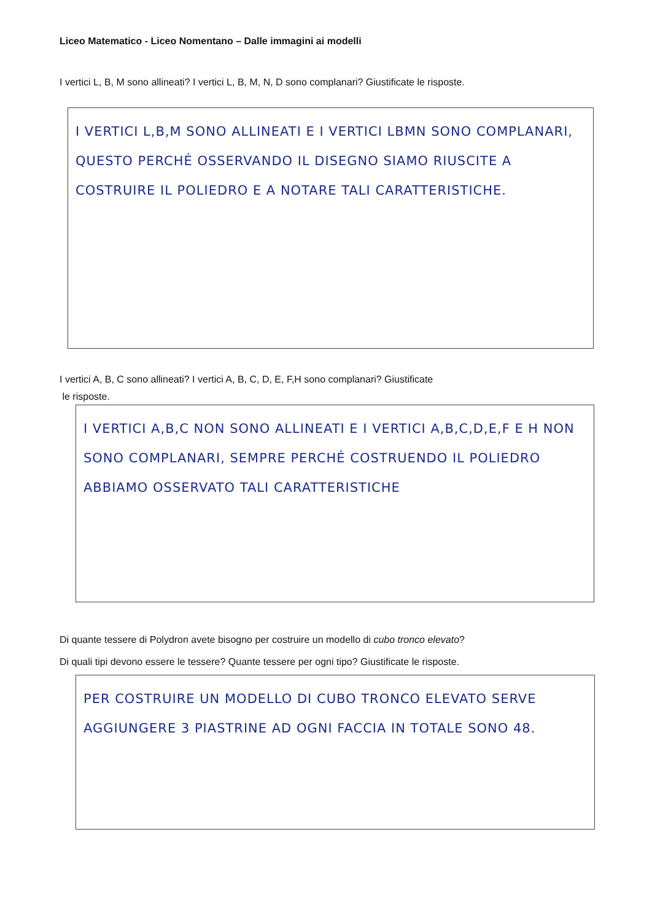Liceo Matematico - Liceo Nomentano – Dalle immagini ai modelli
I vertici L, B, M sono allineati? I vertici L, B, M, N, D sono complanari? Giustificate le risposte.
I VERTICI L,B,M SONO ALLINEATI E I VERTICI LBMN SONO COMPLANARI, QUESTO PERCHÉ OSSERVANDO IL DISEGNO SIAMO RIUSCITE A COSTRUIRE IL POLIEDRO E A NOTARE TALI CARATTERISTICHE.
I vertici A, B, C sono allineati? I vertici A, B, C, D, E, F,H sono complanari? Giustificate
le risposte.
I VERTICI A,B,C NON SONO ALLINEATI E I VERTICI A,B,C,D,E,F E H NON SONO COMPLANARI, SEMPRE PERCHÉ COSTRUENDO IL POLIEDRO ABBIAMO OSSERVATO TALI CARATTERISTICHE
Di quante tessere di Polydron avete bisogno per costruire un modello di cubo tronco elevato?
Di quali tipi devono essere le tessere? Quante tessere per ogni tipo? Giustificate le risposte.
PER COSTRUIRE UN MODELLO DI CUBO TRONCO ELEVATO SERVE AGGIUNGERE 3 PIASTRINE AD OGNI FACCIA IN TOTALE SONO 48.